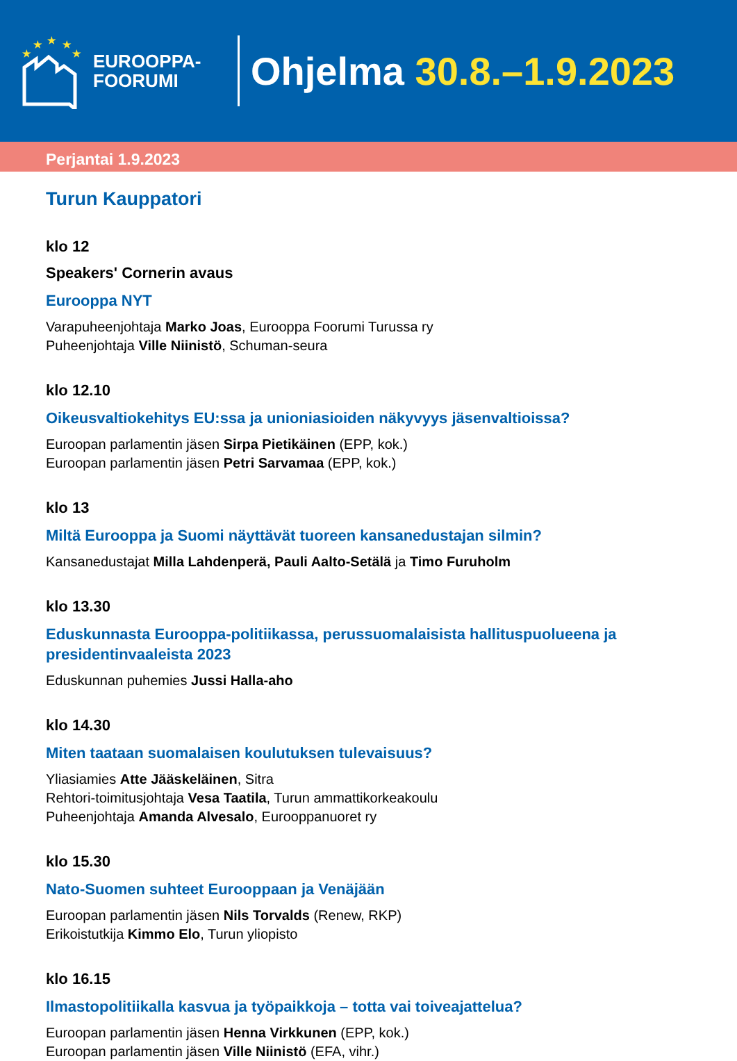★
★
★
★
★
EUROOPPA-
FOORUMI
Ohjelma 30.8.–1.9.2023
Perjantai 1.9.2023
Turun Kauppatori
klo 12
Speakers' Cornerin avaus
Eurooppa NYT
Varapuheenjohtaja Marko Joas, Eurooppa Foorumi Turussa ry
Puheenjohtaja Ville Niinistö, Schuman-seura
klo 12.10
Oikeusvaltiokehitys EU:ssa ja unioniasioiden näkyvyys jäsenvaltioissa?
Euroopan parlamentin jäsen Sirpa Pietikäinen (EPP, kok.)
Euroopan parlamentin jäsen Petri Sarvamaa (EPP, kok.)
klo 13
Miltä Eurooppa ja Suomi näyttävät tuoreen kansanedustajan silmin?
Kansanedustajat Milla Lahdenperä, Pauli Aalto-Setälä ja Timo Furuholm
klo 13.30
Eduskunnasta Eurooppa-politiikassa, perussuomalaisista hallituspuolueena ja presidentinvaaleista 2023
Eduskunnan puhemies Jussi Halla-aho
klo 14.30
Miten taataan suomalaisen koulutuksen tulevaisuus?
Yliasiamies Atte Jääskeläinen, Sitra
Rehtori-toimitusjohtaja Vesa Taatila, Turun ammattikorkeakoulu
Puheenjohtaja Amanda Alvesalo, Eurooppanuoret ry
klo 15.30
Nato-Suomen suhteet Eurooppaan ja Venäjään
Euroopan parlamentin jäsen Nils Torvalds (Renew, RKP)
Erikoistutkija Kimmo Elo, Turun yliopisto
klo 16.15
Ilmastopolitiikalla kasvua ja työpaikkoja – totta vai toiveajattelua?
Euroopan parlamentin jäsen Henna Virkkunen (EPP, kok.)
Euroopan parlamentin jäsen Ville Niinistö (EFA, vihr.)